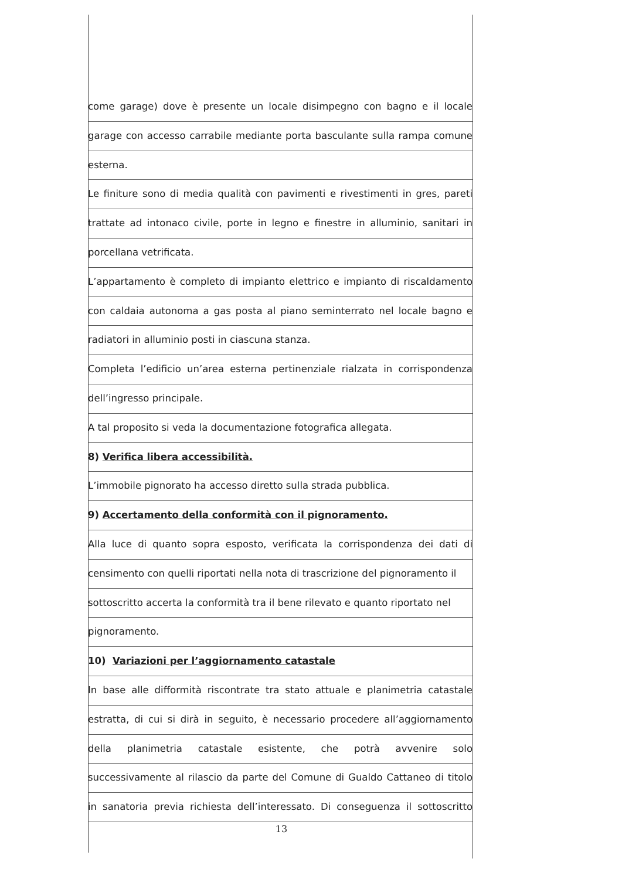come garage) dove è presente un locale disimpegno con bagno e il locale
garage con accesso carrabile mediante porta basculante sulla rampa comune
esterna.
Le finiture sono di media qualità con pavimenti e rivestimenti in gres, pareti
trattate ad intonaco civile, porte in legno e finestre in alluminio, sanitari in
porcellana vetrificata.
L’appartamento è completo di impianto elettrico e impianto di riscaldamento
con caldaia autonoma a gas posta al piano seminterrato nel locale bagno e
radiatori in alluminio posti in ciascuna stanza.
Completa l’edificio un’area esterna pertinenziale rialzata in corrispondenza
dell’ingresso principale.
A tal proposito si veda la documentazione fotografica allegata.
8) Verifica libera accessibilità.
L’immobile pignorato ha accesso diretto sulla strada pubblica.
9) Accertamento della conformità con il pignoramento.
Alla luce di quanto sopra esposto, verificata la corrispondenza dei dati di
censimento con quelli riportati nella nota di trascrizione del pignoramento il
sottoscritto accerta la conformità tra il bene rilevato e quanto riportato nel
pignoramento.
10) Variazioni per l’aggiornamento catastale
In base alle difformità riscontrate tra stato attuale e planimetria catastale
estratta, di cui si dirà in seguito, è necessario procedere all’aggiornamento
della planimetria catastale esistente, che potrà avvenire solo
successivamente al rilascio da parte del Comune di Gualdo Cattaneo di titolo
in sanatoria previa richiesta dell’interessato. Di conseguenza il sottoscritto
13